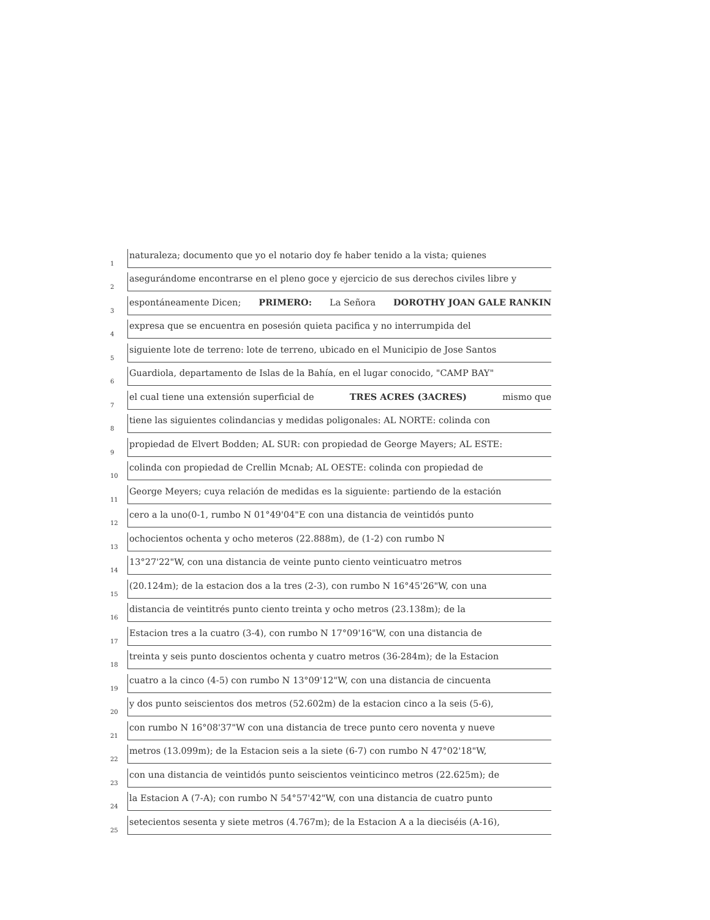1 naturaleza; documento que yo el notario doy fe haber tenido a la vista; quienes
2 asegurándome encontrarse en el pleno goce y ejercicio de sus derechos civiles libre y
3 espontáneamente Dicen; PRIMERO: La Señora DOROTHY JOAN GALE RANKIN
4 expresa que se encuentra en posesión quieta pacifica y no interrumpida del
5 siguiente lote de terreno: lote de terreno, ubicado en el Municipio de Jose Santos
6 Guardiola, departamento de Islas de la Bahía, en el lugar conocido, "CAMP BAY"
7 el cual tiene una extensión superficial de TRES ACRES (3ACRES) mismo que
8 tiene las siguientes colindancias y medidas poligonales: AL NORTE: colinda con
9 propiedad de Elvert Bodden; AL SUR: con propiedad de George Mayers; AL ESTE:
10 colinda con propiedad de Crellin Mcnab; AL OESTE: colinda con propiedad de
11 George Meyers; cuya relación de medidas es la siguiente: partiendo de la estación
12 cero a la uno(0-1, rumbo N 01°49'04"E con una distancia de veintidós punto
13 ochocientos ochenta y ocho meteros (22.888m), de (1-2) con rumbo N
14 13°27'22"W, con una distancia de veinte punto ciento veinticuatro metros
15 (20.124m); de la estacion dos a la tres (2-3), con rumbo N 16°45'26"W, con una
16 distancia de veintitrés punto ciento treinta y ocho metros (23.138m); de la
17 Estacion tres a la cuatro (3-4), con rumbo N 17°09'16"W, con una distancia de
18 treinta y seis punto doscientos ochenta y cuatro metros (36-284m); de la Estacion
19 cuatro a la cinco (4-5) con rumbo N 13°09'12"W, con una distancia de cincuenta
20 y dos punto seiscientos dos metros (52.602m) de la estacion cinco a la seis (5-6),
21 con rumbo N 16°08'37"W con una distancia de trece punto cero noventa y nueve
22 metros (13.099m); de la Estacion seis a la siete (6-7) con rumbo N 47°02'18"W,
23 con una distancia de veintidós punto seiscientos veinticinco metros (22.625m); de
24 la Estacion A (7-A); con rumbo N 54°57'42"W, con una distancia de cuatro punto
25 setecientos sesenta y siete metros (4.767m); de la Estacion A a la dieciséis (A-16),